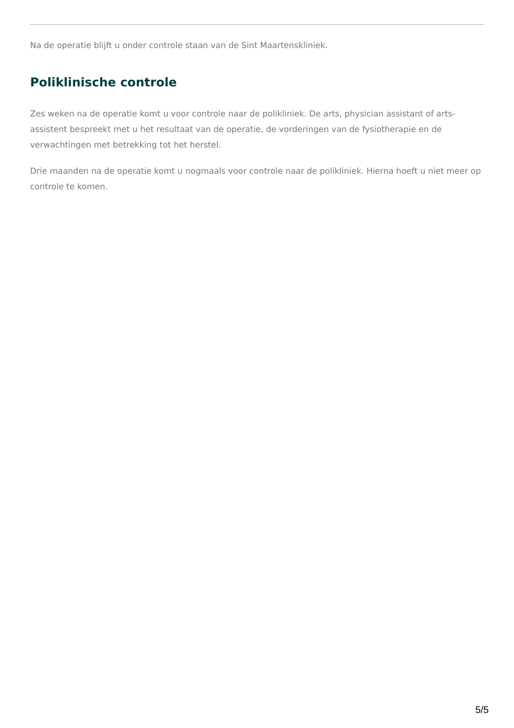Na de operatie blijft u onder controle staan van de Sint Maartenskliniek.
Poliklinische controle
Zes weken na de operatie komt u voor controle naar de polikliniek. De arts, physician assistant of arts-assistent bespreekt met u het resultaat van de operatie, de vorderingen van de fysiotherapie en de verwachtingen met betrekking tot het herstel.
Drie maanden na de operatie komt u nogmaals voor controle naar de polikliniek. Hierna hoeft u niet meer op controle te komen.
5/5